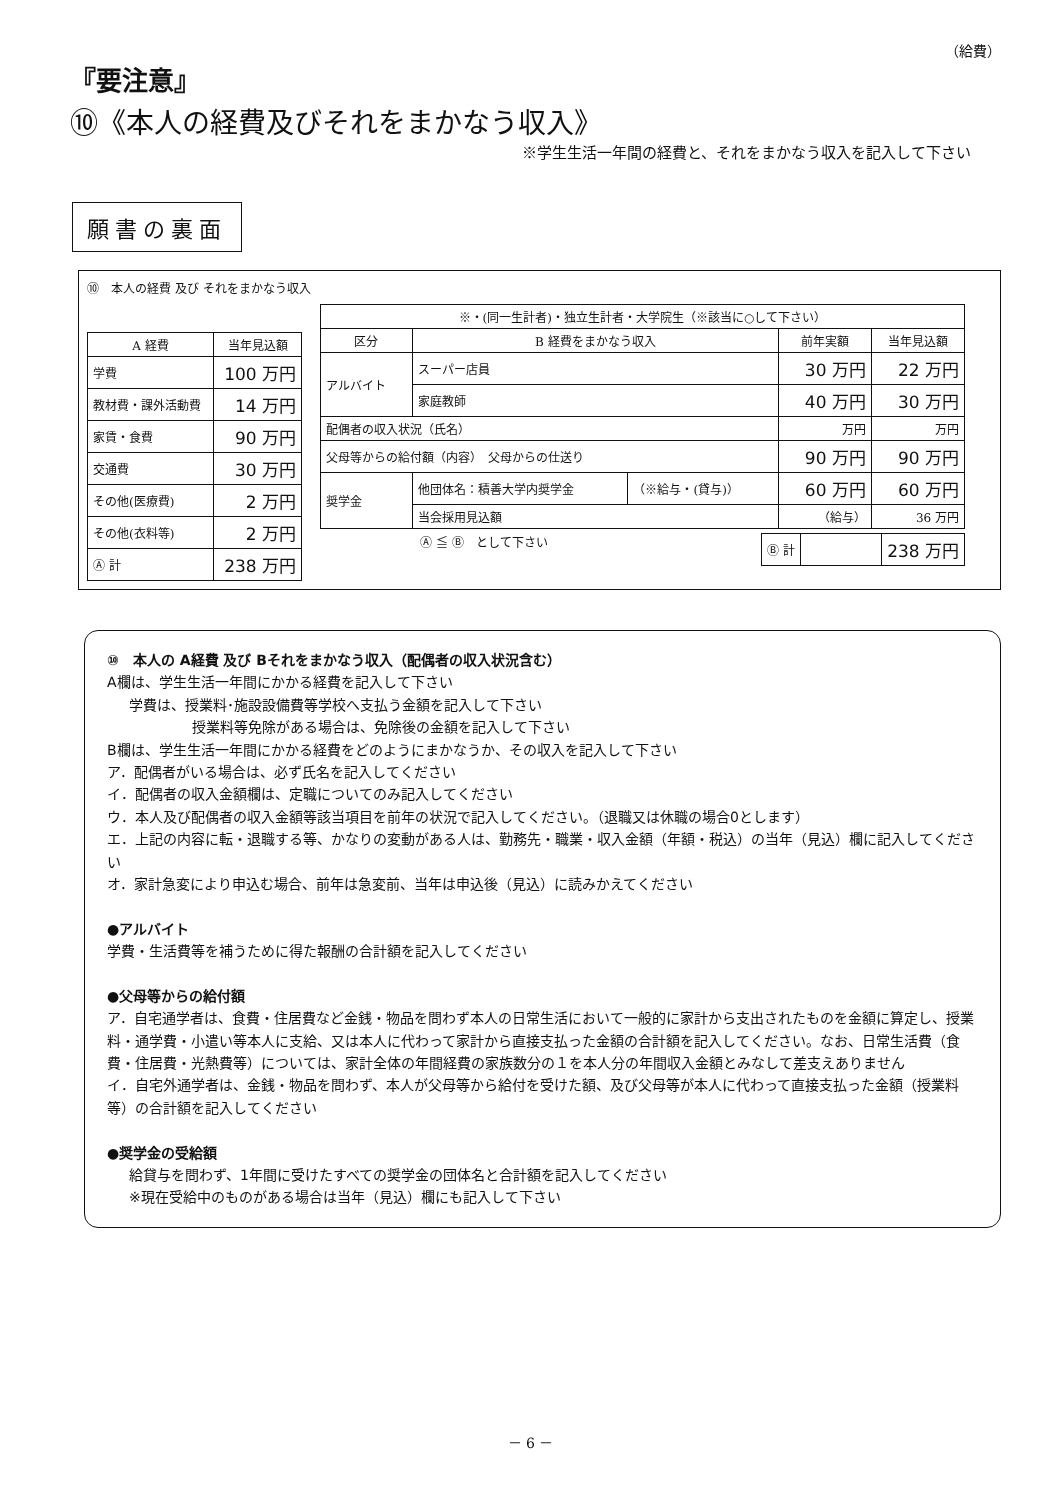（給費）
『要注意』
⑩《本人の経費及びそれをまかなう収入》
※学生生活一年間の経費と、それをまかなう収入を記入して下さい
願書の裏面
⑩　本人の経費 及び それをまかなう収入
| A 経費 | 当年見込額 |
| --- | --- |
| 学費 | 100 万円 |
| 教材費・課外活動費 | 14 万円 |
| 家賃・食費 | 90 万円 |
| 交通費 | 30 万円 |
| その他(医療費) | 2 万円 |
| その他(衣料等) | 2 万円 |
| Ⓐ 計 | 238 万円 |
| ※・(同一生計者)・独立生計者・大学院生（※該当に○して下さい） | | | | |
| 区分 | B 経費をまかなう収入 | | 前年実額 | 当年見込額 |
| アルバイト | スーパー店員 | | 30 万円 | 22 万円 |
| | 家庭教師 | | 40 万円 | 30 万円 |
| 配偶者の収入状況（氏名） | | | 万円 | 万円 |
| 父母等からの給付額（内容） 父母からの仕送り | | | 90 万円 | 90 万円 |
| 奨学金 | 他団体名：積善大学内奨学金 | （※給与・(貸与)） | 60 万円 | 60 万円 |
| | 当会採用見込額 | | （給与） | 36 万円 |
Ⓐ ≦ Ⓑ　として下さい
| Ⓑ 計 | | 238 万円 |
⑩　本人の A経費 及び Bそれをまかなう収入（配偶者の収入状況含む）
A欄は、学生生活一年間にかかる経費を記入して下さい
学費は、授業料･施設設備費等学校へ支払う金額を記入して下さい
授業料等免除がある場合は、免除後の金額を記入して下さい
B欄は、学生生活一年間にかかる経費をどのようにまかなうか、その収入を記入して下さい
ア．配偶者がいる場合は、必ず氏名を記入してください
イ．配偶者の収入金額欄は、定職についてのみ記入してください
ウ．本人及び配偶者の収入金額等該当項目を前年の状況で記入してください。（退職又は休職の場合0とします）
エ．上記の内容に転・退職する等、かなりの変動がある人は、勤務先・職業・収入金額（年額・税込）の当年（見込）欄に記入してください
オ．家計急変により申込む場合、前年は急変前、当年は申込後（見込）に読みかえてください
●アルバイト
学費・生活費等を補うために得た報酬の合計額を記入してください
●父母等からの給付額
ア．自宅通学者は、食費・住居費など金銭・物品を問わず本人の日常生活において一般的に家計から支出されたものを金額に算定し、授業料・通学費・小遣い等本人に支給、又は本人に代わって家計から直接支払った金額の合計額を記入してください。なお、日常生活費（食費・住居費・光熱費等）については、家計全体の年間経費の家族数分の１を本人分の年間収入金額とみなして差支えありません
イ．自宅外通学者は、金銭・物品を問わず、本人が父母等から給付を受けた額、及び父母等が本人に代わって直接支払った金額（授業料等）の合計額を記入してください
●奨学金の受給額
給貸与を問わず、1年間に受けたすべての奨学金の団体名と合計額を記入してください
※現在受給中のものがある場合は当年（見込）欄にも記入して下さい
－ 6 －